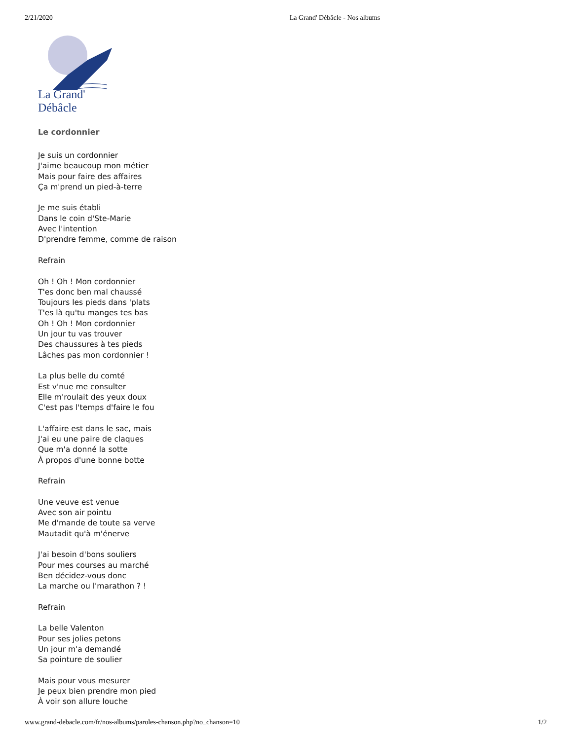2/21/2020 La Grand' Débâcle - Nos albums
La Grand' Débâcle
Le cordonnier
Je suis un cordonnier
J'aime beaucoup mon métier
Mais pour faire des affaires
Ça m'prend un pied-à-terre
Je me suis établi
Dans le coin d'Ste-Marie
Avec l'intention
D'prendre femme, comme de raison
Refrain
Oh ! Oh ! Mon cordonnier
T'es donc ben mal chaussé
Toujours les pieds dans 'plats
T'es là qu'tu manges tes bas
Oh ! Oh ! Mon cordonnier
Un jour tu vas trouver
Des chaussures à tes pieds
Lâches pas mon cordonnier !
La plus belle du comté
Est v'nue me consulter
Elle m'roulait des yeux doux
C'est pas l'temps d'faire le fou
L'affaire est dans le sac, mais
J'ai eu une paire de claques
Que m'a donné la sotte
À propos d'une bonne botte
Refrain
Une veuve est venue
Avec son air pointu
Me d'mande de toute sa verve
Mautadit qu'à m'énerve
J'ai besoin d'bons souliers
Pour mes courses au marché
Ben décidez-vous donc
La marche ou l'marathon ? !
Refrain
La belle Valenton
Pour ses jolies petons
Un jour m'a demandé
Sa pointure de soulier
Mais pour vous mesurer
Je peux bien prendre mon pied
À voir son allure louche
www.grand-debacle.com/fr/nos-albums/paroles-chanson.php?no_chanson=10 1/2